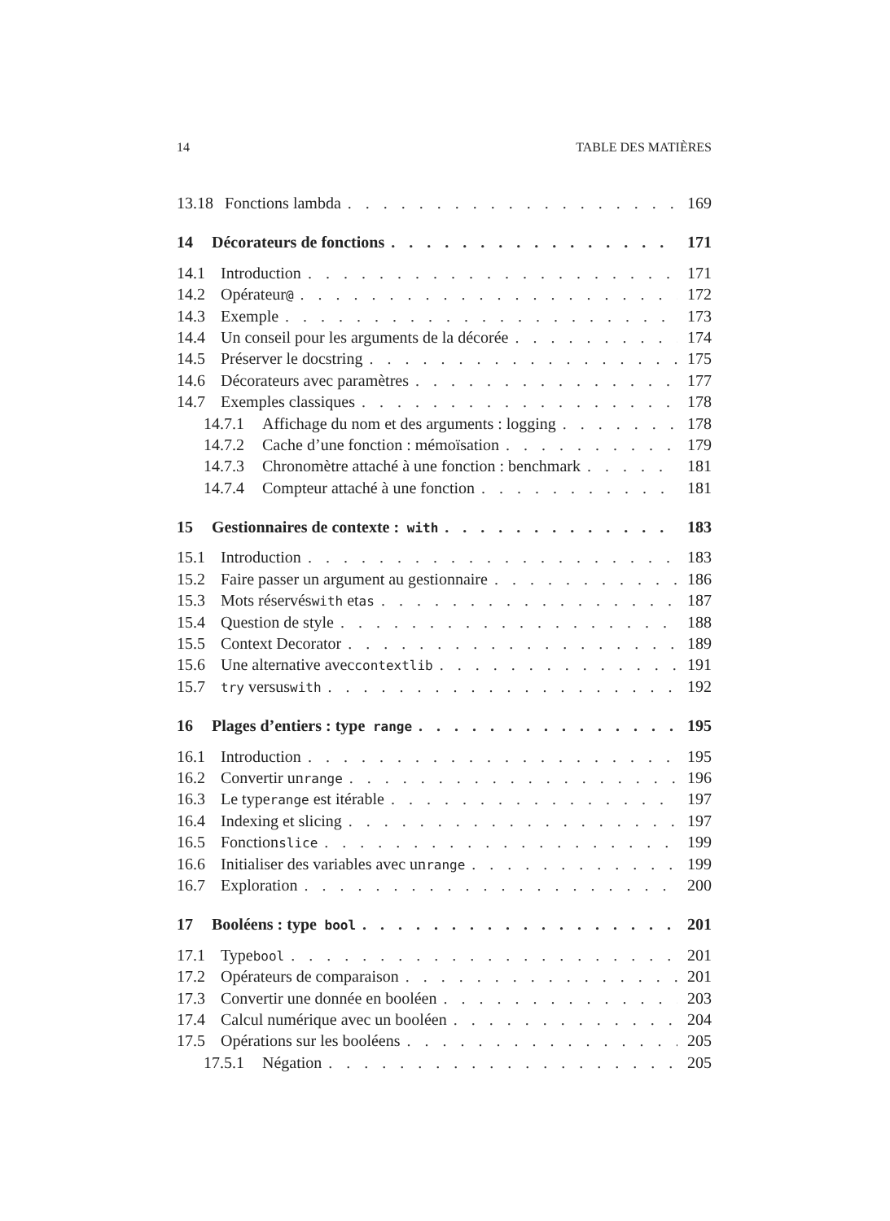14 TABLE DES MATIÈRES
13.18 Fonctions lambda 169
14 Décorateurs de fonctions 171
14.1 Introduction 171
14.2 Opérateur @ 172
14.3 Exemple 173
14.4 Un conseil pour les arguments de la décorée 174
14.5 Préserver le docstring 175
14.6 Décorateurs avec paramètres 177
14.7 Exemples classiques 178
14.7.1 Affichage du nom et des arguments : logging 178
14.7.2 Cache d’une fonction : mémoïsation 179
14.7.3 Chronomètre attaché à une fonction : benchmark 181
14.7.4 Compteur attaché à une fonction 181
15 Gestionnaires de contexte : with 183
15.1 Introduction 183
15.2 Faire passer un argument au gestionnaire 186
15.3 Mots réservés with et as 187
15.4 Question de style 188
15.5 Context Decorator 189
15.6 Une alternative avec contextlib 191
15.7 try versus with 192
16 Plages d’entiers : type range 195
16.1 Introduction 195
16.2 Convertir un range 196
16.3 Le type range est itérable 197
16.4 Indexing et slicing 197
16.5 Fonction slice 199
16.6 Initialiser des variables avec un range 199
16.7 Exploration 200
17 Booléens : type bool 201
17.1 Type bool 201
17.2 Opérateurs de comparaison 201
17.3 Convertir une donnée en booléen 203
17.4 Calcul numérique avec un booléen 204
17.5 Opérations sur les booléens 205
17.5.1 Négation 205